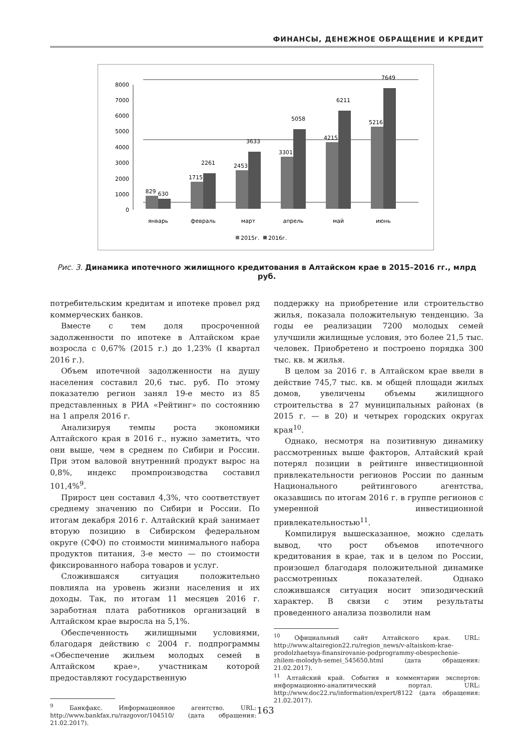ФИНАНСЫ, ДЕНЕЖНОЕ ОБРАЩЕНИЕ И КРЕДИТ
0
1000
2000
3000
4000
5000
6000
7000
8000
829
630
1715
2261
2453
3633
3301
5058
4215
6211
5216
7649
январь
февраль
март
апрель
май
июнь
2015г.
2016г.
Рис. 3. Динамика ипотечного жилищного кредитования в Алтайском крае в 2015–2016 гг., млрд руб.
потребительским кредитам и ипотеке провел ряд коммерческих банков.
Вместе с тем доля просроченной задолженности по ипотеке в Алтайском крае возросла с 0,67% (2015 г.) до 1,23% (I квартал 2016 г.).
Объем ипотечной задолженности на душу населения составил 20,6 тыс. руб. По этому показателю регион занял 19-е место из 85 представленных в РИА «Рейтинг» по состоянию на 1 апреля 2016 г.
Анализируя темпы роста экономики Алтайского края в 2016 г., нужно заметить, что они выше, чем в среднем по Сибири и России. При этом валовой внутренний продукт вырос на 0,8%, индекс промпроизводства составил 101,4%<sup>9</sup>.
Прирост цен составил 4,3%, что соответствует среднему значению по Сибири и России. По итогам декабря 2016 г. Алтайский край занимает вторую позицию в Сибирском федеральном округе (СФО) по стоимости минимального набора продуктов питания, 3-е место — по стоимости фиксированного набора товаров и услуг.
Сложившаяся ситуация положительно повлияла на уровень жизни населения и их доходы. Так, по итогам 11 месяцев 2016 г. заработная плата работников организаций в Алтайском крае выросла на 5,1%.
Обеспеченность жилищными условиями, благодаря действию с 2004 г. подпрограммы «Обеспечение жильем молодых семей в Алтайском крае», участникам которой предоставляют государственную
<sup>9</sup> Банкфакс. Информационное агентство. URL: http://www.bankfax.ru/razgovor/104510/ (дата обращения: 21.02.2017).
поддержку на приобретение или строительство жилья, показала положительную тенденцию. За годы ее реализации 7200 молодых семей улучшили жилищные условия, это более 21,5 тыс. человек. Приобретено и построено порядка 300 тыс. кв. м жилья.
В целом за 2016 г. в Алтайском крае ввели в действие 745,7 тыс. кв. м общей площади жилых домов, увеличены объемы жилищного строительства в 27 муниципальных районах (в 2015 г. — в 20) и четырех городских округах края<sup>10</sup>.
Однако, несмотря на позитивную динамику рассмотренных выше факторов, Алтайский край потерял позиции в рейтинге инвестиционной привлекательности регионов России по данным Национального рейтингового агентства, оказавшись по итогам 2016 г. в группе регионов с умеренной инвестиционной привлекательностью<sup>11</sup>.
Компилируя вышесказанное, можно сделать вывод, что рост объемов ипотечного кредитования в крае, так и в целом по России, произошел благодаря положительной динамике рассмотренных показателей. Однако сложившаяся ситуация носит эпизодический характер. В связи с этим результаты проведенного анализа позволили нам
<sup>10</sup> Официальный сайт Алтайского края. URL: http://www.altairegion22.ru/region_news/v-altaiskom-krae-prodolzhaetsya-finansirovanie-podprogrammy-obespechenie-zhilem-molodyh-semei_545650.html (дата обращения: 21.02.2017).
<sup>11</sup> Алтайский край. События и комментарии экспертов: информационно-аналитический портал. URL: http://www.doc22.ru/information/expert/8122 (дата обращения: 21.02.2017).
163